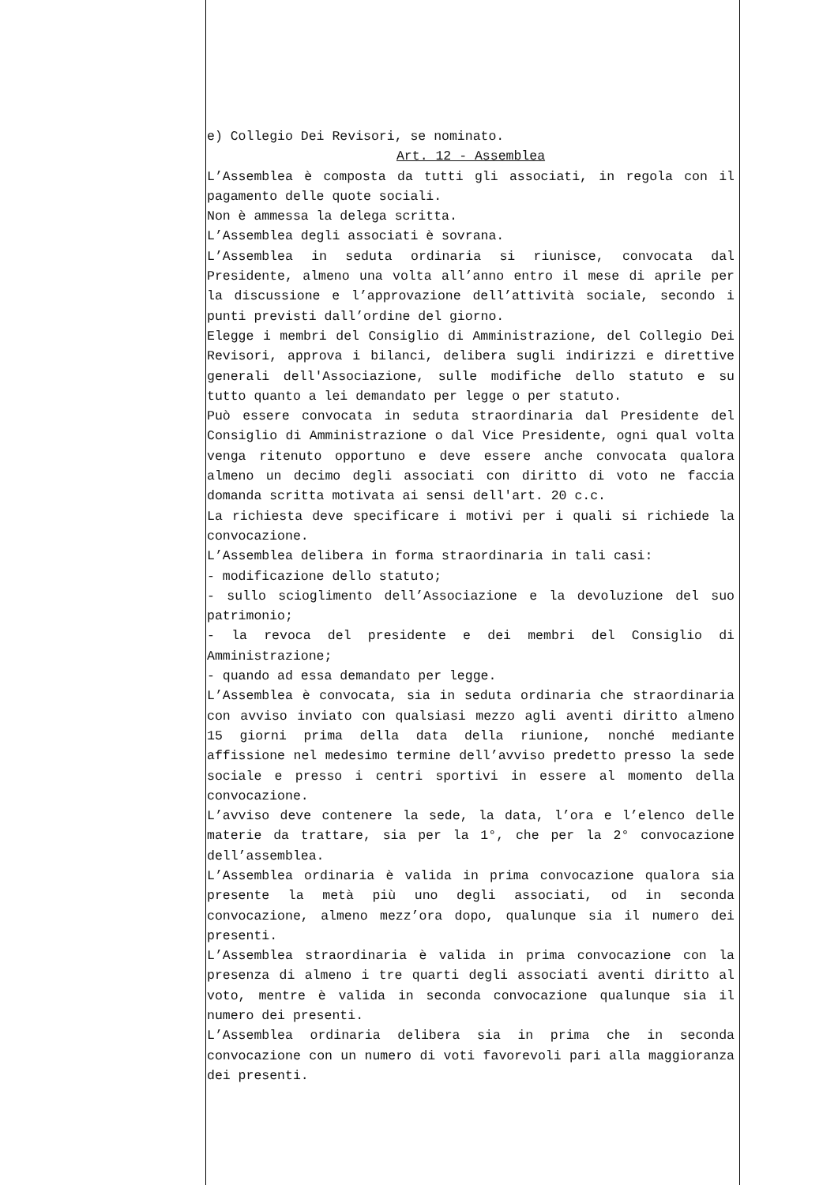e) Collegio Dei Revisori, se nominato.
Art. 12 - Assemblea
L’Assemblea è composta da tutti gli associati, in regola con il pagamento delle quote sociali.
Non è ammessa la delega scritta.
L’Assemblea degli associati è sovrana.
L’Assemblea in seduta ordinaria si riunisce, convocata dal Presidente, almeno una volta all’anno entro il mese di aprile per la discussione e l’approvazione dell’attività sociale, secondo i punti previsti dall’ordine del giorno.
Elegge i membri del Consiglio di Amministrazione, del Collegio Dei Revisori, approva i bilanci, delibera sugli indirizzi e direttive generali dell'Associazione, sulle modifiche dello statuto e su tutto quanto a lei demandato per legge o per statuto.
Può essere convocata in seduta straordinaria dal Presidente del Consiglio di Amministrazione o dal Vice Presidente, ogni qual volta venga ritenuto opportuno e deve essere anche convocata qualora almeno un decimo degli associati con diritto di voto ne faccia domanda scritta motivata ai sensi dell'art. 20 c.c.
La richiesta deve specificare i motivi per i quali si richiede la convocazione.
L’Assemblea delibera in forma straordinaria in tali casi:
- modificazione dello statuto;
- sullo scioglimento dell’Associazione e la devoluzione del suo patrimonio;
- la revoca del presidente e dei membri del Consiglio di Amministrazione;
- quando ad essa demandato per legge.
L’Assemblea è convocata, sia in seduta ordinaria che straordinaria con avviso inviato con qualsiasi mezzo agli aventi diritto almeno 15 giorni prima della data della riunione, nonché mediante affissione nel medesimo termine dell’avviso predetto presso la sede sociale e presso i centri sportivi in essere al momento della convocazione.
L’avviso deve contenere la sede, la data, l’ora e l’elenco delle materie da trattare, sia per la 1°, che per la 2° convocazione dell’assemblea.
L’Assemblea ordinaria è valida in prima convocazione qualora sia presente la metà più uno degli associati, od in seconda convocazione, almeno mezz’ora dopo, qualunque sia il numero dei presenti.
L’Assemblea straordinaria è valida in prima convocazione con la presenza di almeno i tre quarti degli associati aventi diritto al voto, mentre è valida in seconda convocazione qualunque sia il numero dei presenti.
L’Assemblea ordinaria delibera sia in prima che in seconda convocazione con un numero di voti favorevoli pari alla maggioranza dei presenti.